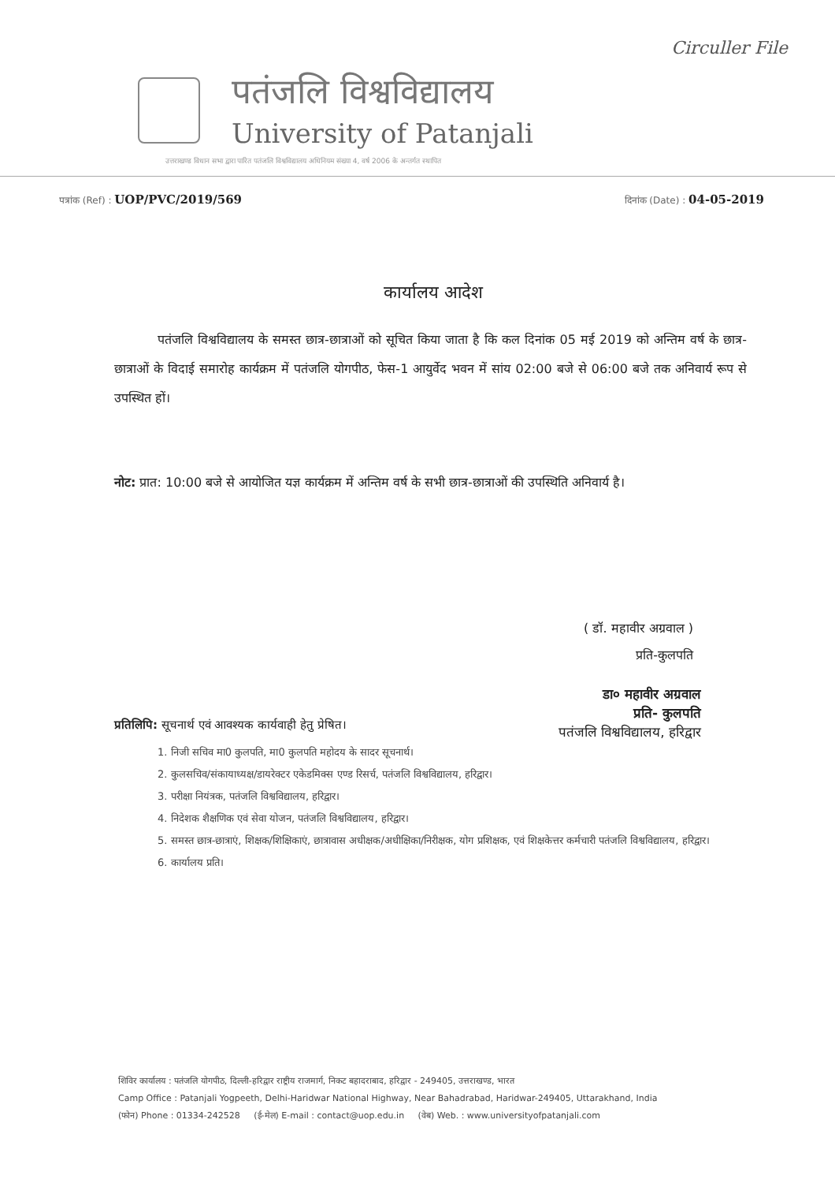Circuller File
पतंजलि विश्वविद्यालय
University of Patanjali
उत्तराखण्ड विधान सभा द्वारा पारित पतंजलि विश्वविद्यालय अधिनियम संख्या 4, वर्ष 2006 के अन्तर्गत स्थापित
पत्रांक (Ref) : UOP/PVC/2019/569 दिनांक (Date) : 04-05-2019
कार्यालय आदेश
पतंजलि विश्वविद्यालय के समस्त छात्र-छात्राओं को सूचित किया जाता है कि कल दिनांक 05 मई 2019 को अन्तिम वर्ष के छात्र-छात्राओं के विदाई समारोह कार्यक्रम में पतंजलि योगपीठ, फेस-1 आयुर्वेद भवन में सांय 02:00 बजे से 06:00 बजे तक अनिवार्य रूप से उपस्थित हों।
नोट: प्रात: 10:00 बजे से आयोजित यज्ञ कार्यक्रम में अन्तिम वर्ष के सभी छात्र-छात्राओं की उपस्थिति अनिवार्य है।
( डॉ. महावीर अग्रवाल )
प्रति-कुलपति
डा० महावीर अग्रवाल
प्रति- कुलपति
पतंजलि विश्वविद्यालय, हरिद्वार
प्रतिलिपि: सूचनार्थ एवं आवश्यक कार्यवाही हेतु प्रेषित।
1. निजी सचिव मा0 कुलपति, मा0 कुलपति महोदय के सादर सूचनार्थ।
2. कुलसचिव/संकायाध्यक्ष/डायरेक्टर एकेडमिक्स एण्ड रिसर्च, पतंजलि विश्वविद्यालय, हरिद्वार।
3. परीक्षा नियंत्रक, पतंजलि विश्वविद्यालय, हरिद्वार।
4. निदेशक शैक्षणिक एवं सेवा योजन, पतंजलि विश्वविद्यालय, हरिद्वार।
5. समस्त छात्र-छात्राएं, शिक्षक/शिक्षिकाएं, छात्रावास अधीक्षक/अधीक्षिका/निरीक्षक, योग प्रशिक्षक, एवं शिक्षकेत्तर कर्मचारी पतंजलि विश्वविद्यालय, हरिद्वार।
6. कार्यालय प्रति।
शिविर कार्यालय : पतंजलि योगपीठ, दिल्ली-हरिद्वार राष्ट्रीय राजमार्ग, निकट बहादराबाद, हरिद्वार - 249405, उत्तराखण्ड, भारत
Camp Office : Patanjali Yogpeeth, Delhi-Haridwar National Highway, Near Bahadrabad, Haridwar-249405, Uttarakhand, India
(फोन) Phone : 01334-242528 (ई-मेल) E-mail : contact@uop.edu.in (वेब) Web. : www.universityofpatanjali.com